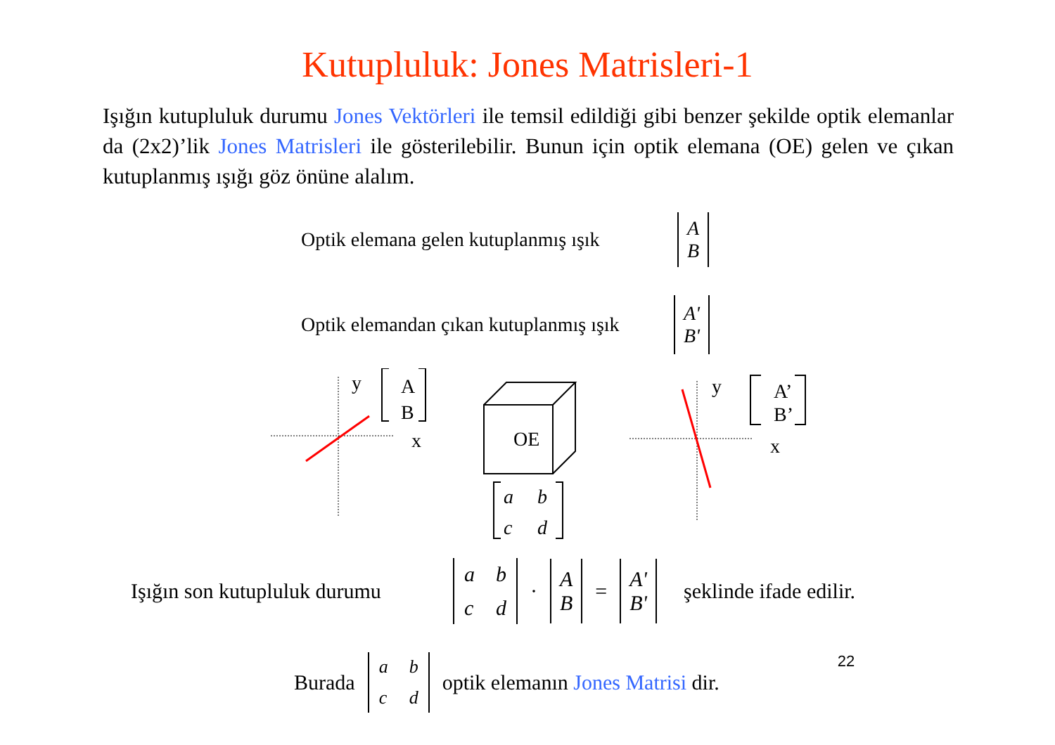Kutupluluk: Jones Matrisleri-1
Işığın kutupluluk durumu Jones Vektörleri ile temsil edildiği gibi benzer şekilde optik elemanlar da (2x2)’lik Jones Matrisleri ile gösterilebilir. Bunun için optik elemana (OE) gelen ve çıkan kutuplanmış ışığı göz önüne alalım.
Optik elemana gelen kutuplanmış ışık A
B
Optik elemandan çıkan kutuplanmış ışık A'
B'
y
x
A
B
OE
a
b
c
d
y
x
A’
B’
Işığın son kutupluluk durumu abcd · A
B = A'
B' şeklinde ifade edilir.
Burada abcd optik elemanın Jones Matrisi dir. 22